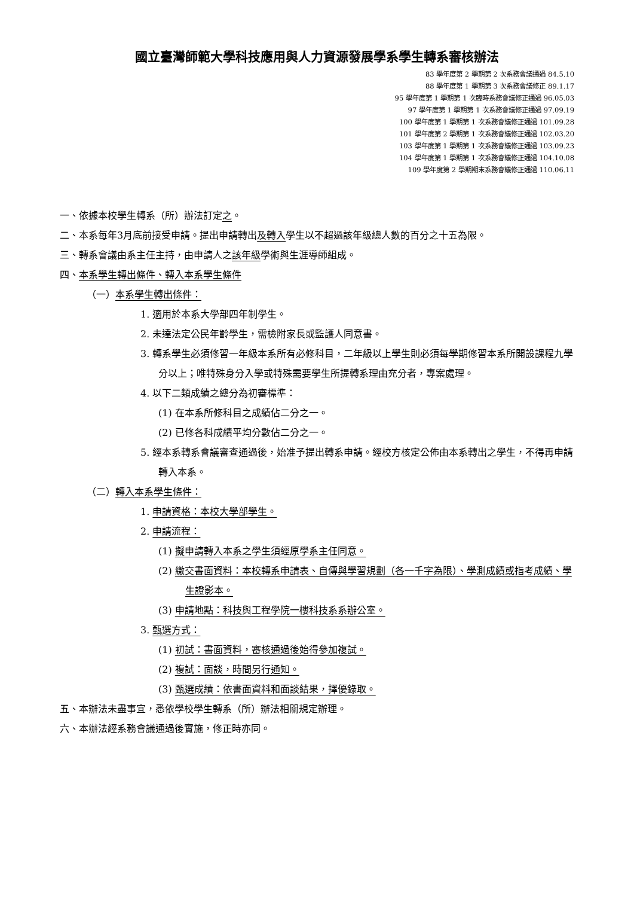國立臺灣師範大學科技應用與人力資源發展學系學生轉系審核辦法
83 學年度第 2 學期第 2 次系務會議通過 84.5.10
88 學年度第 1 學期第 3 次系務會議修正 89.1.17
95 學年度第 1 學期第 1 次臨時系務會議修正通過 96.05.03
97 學年度第 1 學期第 1 次系務會議修正通過 97.09.19
100 學年度第 1 學期第 1 次系務會議修正通過 101.09.28
101 學年度第 2 學期第 1 次系務會議修正通過 102.03.20
103 學年度第 1 學期第 1 次系務會議修正通過 103.09.23
104 學年度第 1 學期第 1 次系務會議修正通過 104.10.08
109 學年度第 2 學期期末系務會議修正通過 110.06.11
一、依據本校學生轉系（所）辦法訂定之。
二、本系每年3月底前接受申請。提出申請轉出及轉入學生以不超過該年級總人數的百分之十五為限。
三、轉系會議由系主任主持，由申請人之該年級學術與生涯導師組成。
四、本系學生轉出條件、轉入本系學生條件
（一）本系學生轉出條件：
1. 適用於本系大學部四年制學生。
2. 未達法定公民年齡學生，需檢附家長或監護人同意書。
3. 轉系學生必須修習一年級本系所有必修科目，二年級以上學生則必須每學期修習本系所開設課程九學分以上；唯特殊身分入學或特殊需要學生所提轉系理由充分者，專案處理。
4. 以下二類成績之總分為初審標準：
(1) 在本系所修科目之成績佔二分之一。
(2) 已修各科成績平均分數佔二分之一。
5. 經本系轉系會議審查通過後，始准予提出轉系申請。經校方核定公佈由本系轉出之學生，不得再申請轉入本系。
（二）轉入本系學生條件：
1. 申請資格：本校大學部學生。
2. 申請流程：
(1) 擬申請轉入本系之學生須經原學系主任同意。
(2) 繳交書面資料：本校轉系申請表、自傳與學習規劃（各一千字為限）、學測成績或指考成績、學生證影本。
(3) 申請地點：科技與工程學院一樓科技系系辦公室。
3. 甄選方式：
(1) 初試：書面資料，審核通過後始得參加複試。
(2) 複試：面談，時間另行通知。
(3) 甄選成績：依書面資料和面談結果，擇優錄取。
五、本辦法未盡事宜，悉依學校學生轉系（所）辦法相關規定辦理。
六、本辦法經系務會議通過後實施，修正時亦同。